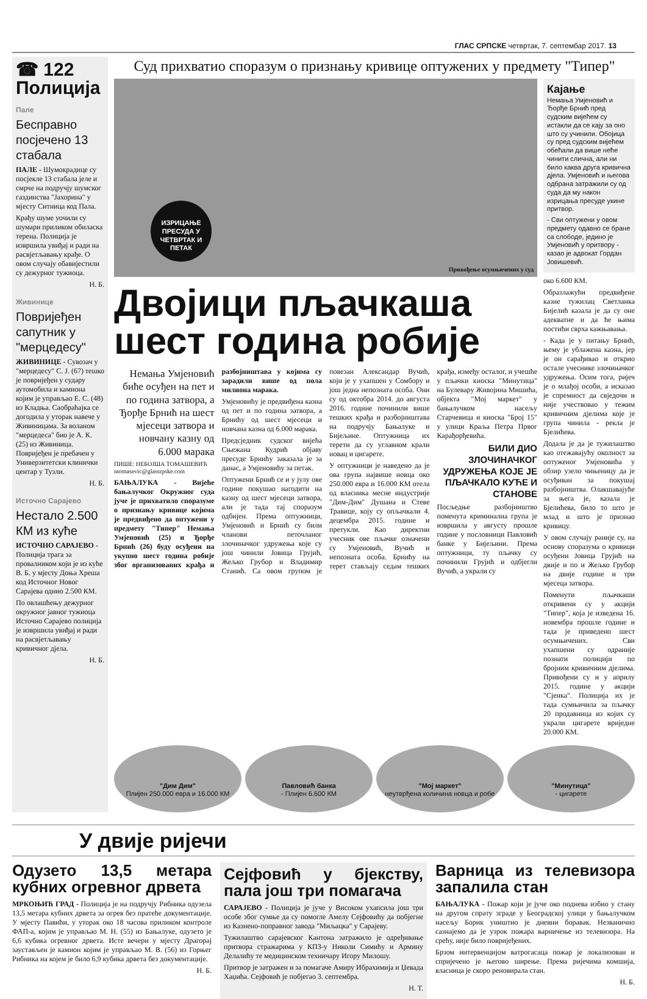ГЛАС СРПСКЕ четвртак, 7. септембар 2017. 13
☎ 122
Полиција
Пале
Бесправно посјечено 13 стабала
ПАЛЕ - Шумокрадице су посјекле 13 стабала јеле и смрче на подручју шумског газдинства "Јахорина" у мјесту Ситница код Пала.
Крађу шуме уочили су шумари приликом обиласка терена. Полиција је извршила увиђај и ради на расвјетљавању крађе. О овом случају обавијестили су дежурног тужиоца.
Н. Б.
Живинице
Повријеђен сапутник у "мерцедесу"
ЖИВИНИЦЕ - Сувозач у "мерцедесу" С. Ј. (67) тешко је повријеђен у судару аутомобила и камиона којим је управљао Е. С. (48) из Кладња. Саобраћајка се догодила у уторак навече у Живиницама. За воланом "мерцедеса" био је А. К. (25) из Живиница. Повријеђен је пребачен у Универзитетски клинички центар у Тузли.
Н. Б.
Источно Сарајево
Нестало 2.500 КМ из куће
ИСТОЧНО САРАЈЕВО - Полиција трага за провалником који је из куће В. Б. у мјесту Доња Хреша код Источног Новог Сарајева однио 2.500 КМ.
По овлашћењу дежурног окружног јавног тужиоца Источно Сарајево полиција је извршила увиђај и ради на расвјетљавању кривичног дјела.
Н. Б.
Суд прихватио споразум о признању кривице оптужених у предмету "Типер"
ИЗРИЦАЊЕ ПРЕСУДА У ЧЕТВРТАК И ПЕТАК
Привођење осумњичених у суд
Двојици пљачкаша шест година робије
Немања Умјеновић биће осуђен на пет и по година затвора, а Ђорђе Брнић на шест мјесеци затвора и новчану казну од 6.000 марака
ПИШЕ: НЕБОЈША ТОМАШЕВИЋ
ntomasevic@glassrpske.com
БАЊАЛУКА - Вијеће бањалучког Окружног суда јуче је прихватило споразуме о признању кривице којима је предвиђено да оптужени у предмету "Типер" Немања Умјеновић (25) и Ђорђе Брнић (26) буду осуђени на укупно шест година робије због организованих крађа и разбојништава у којима су зарадили више од пола милиона марака.
Умјеновићу је предвиђена казна од пет и по година затвора, а Брнићу од шест мјесеци и новчана казна од 6.000 марака.
Предсједник судског вијећа Сњежана Кудрић објаву пресуде Брнићу заказала је за данас, а Умјеновићу за петак.
Оптужени Брнић се и у јулу ове године покушао нагодити на казну од шест мјесеци затвора, али је тада тај споразум одбијен. Према оптужници, Умјеновић и Брнић су били чланови петочланог злочиначког удружења које су још чинили Јовица Грујић, Жељко Грубор и Владимир Станић. Са овом групом је повезан Александар Вучић, који је у ухапшен у Сомбору и још једна непозната особа. Они су од октобра 2014. до августа 2016. године починили више тешких крађа и разбојништава на подручју Бањалуке и Бијељине. Оптужница их терети да су углавном крали новац и цигарете.
У оптужници је наведено да је ова група највише новца око 250.000 евра и 16.000 КМ отела од власника месне индустрије "Дим-Дим" Душана и Стеве Травице, коју су опљачкали 4. децембра 2015. године и претукли. Као директни учесник ове пљачке означени су Умјеновић, Вучић и непозната особа. Брнићу на терет стављају седам тешких крађа, између осталог, и учешће у пљачки киоска "Минутица" на Булевару Живојина Мишића, објекта "Мој маркет" у бањалучком насељу Старчевица и киоска "Број 15" у улици Краља Петра Првог Карађорђевића.
БИЛИ ДИО ЗЛОЧИНАЧКОГ УДРУЖЕЊА КОЈЕ ЈЕ ПЉАЧКАЛО КУЋЕ И СТАНОВЕ
Посљедње разбојништво поменута криминална група је извршила у августу прошле године у пословници Павловић банке у Бијељини. Према оптужници, ту пљачку су починили Грујић и одбјегли Вучић, а украли су
Кајање
Немања Умјеновић и Ђорђе Брнић пред судским вијећем су истакли да се кају за оно што су учинили. Обојица су пред судским вијећем обећали да више неће чинити слична, али ни било каква друга кривична дјела. Умјеновић и његова одбрана затражили су од суда да му након изрицања пресуде укине притвор.
- Сви оптужени у овом предмету одавно се бране са слободе, једино је Умјеновић у притвору - казао је адвокат Гордан Јовишевић.
око 6.600 КМ.
Образлажући предвиђене казне тужилац Светланка Бијелић казала је да су оне адекватне и да ће њима постићи сврха кажњавања.
- Када је у питању Брнић, њему је ублажена казна, јер је он сарађивао и открио остале учеснике злочиначког удружења. Осим тога, ријеч је о млађој особи, а исказао је спремност да свједочи и није учествовао у тежим кривичним дјелима које је група чинила - рекла је Бјелићева.
Додала је да је тужилаштво као отежавајућу околност за оптуженог Умјеновића у обзир узело чињеницу да је осуђиван за покушај разбојништва. Олакшавајуће за њега је, казала је Бјелићева, било то што је млад и што је признао кривицу.
У овом случају раније су, на основу споразума о кривици осуђени Јовица Грујић на двије и по и Жељко Грубор на двије године и три мјесеца затвора.
Поменути пљачкаши откривени су у акцији "Типер", која је изведена 16. новембра прошле године и тада је приведено шест осумњичених. Сви ухапшени су одраније познати полицији по бројним кривичним дјелима. Привођени су и у априлу 2015. године у акцији "Сјенка". Полиција их је тада сумњичила за пљачку 20 продавница из којих су украли цигарете вриједне 20.000 КМ.
"Дим Дим"
Плијен 250.000 евра и 16.000 КМ
Павловић банка
- Плијен 6.600 КМ
"Мој маркет"
неутврђена количина новца и робе
"Минутица"
- цигарете
У двије ријечи
Одузето 13,5 метара кубних огревног дрвета
МРКОЊИЋ ГРАД - Полиција је на подручју Рибника одузела 13,5 метара кубних дрвета за огрев без пратеће документације. У мјесту Павићи, у уторак око 18 часова приликом контроле ФАП-а, којим је управљао М. Н. (55) из Бањалуке, одузето је 6,6 кубика огревног дрвета. Исте вечери у мјесту Драгорај заустављен је камион којим је управљао М. В. (56) из Горњег Рибника на којем је било 6,9 кубика дрвета без документације.
Н. Б.
Сејфовић у бјекству, пала још три помагача
САРАЈЕВО - Полиција је јуче у Високом ухапсила још три особе због сумње да су помогле Амелу Сејфовићу да побјегне из Казнено-поправног завода "Миљацка" у Сарајеву.
Тужилаштво сарајевског Кантона затражило је одређивање притвора стражарима у КПЗ-у Николи Симићу и Армину Делалићу те медицинском техничару Игору Милошу.
Притвор је затражен и за помагаче Амиру Ибрахимија и Џевада Хаџића. Сејфовић је побјегао 3. септембра.
Н. Т.
Варница из телевизора запалила стан
БАЊАЛУКА - Пожар који је јуче око поднева избио у стану на другом спрату зграде у Београдској улици у бањалучком насељу Борик уништио је дневни боравак. Незванично сазнајемо да је узрок пожара варничење из телевизора. На срећу, није било повријеђених.
Брзом интервенцијом ватрогасаца пожар је локализован и спријечено је његово ширење. Према ријечима комшија, власница је скоро реновирала стан.
Н. Б.